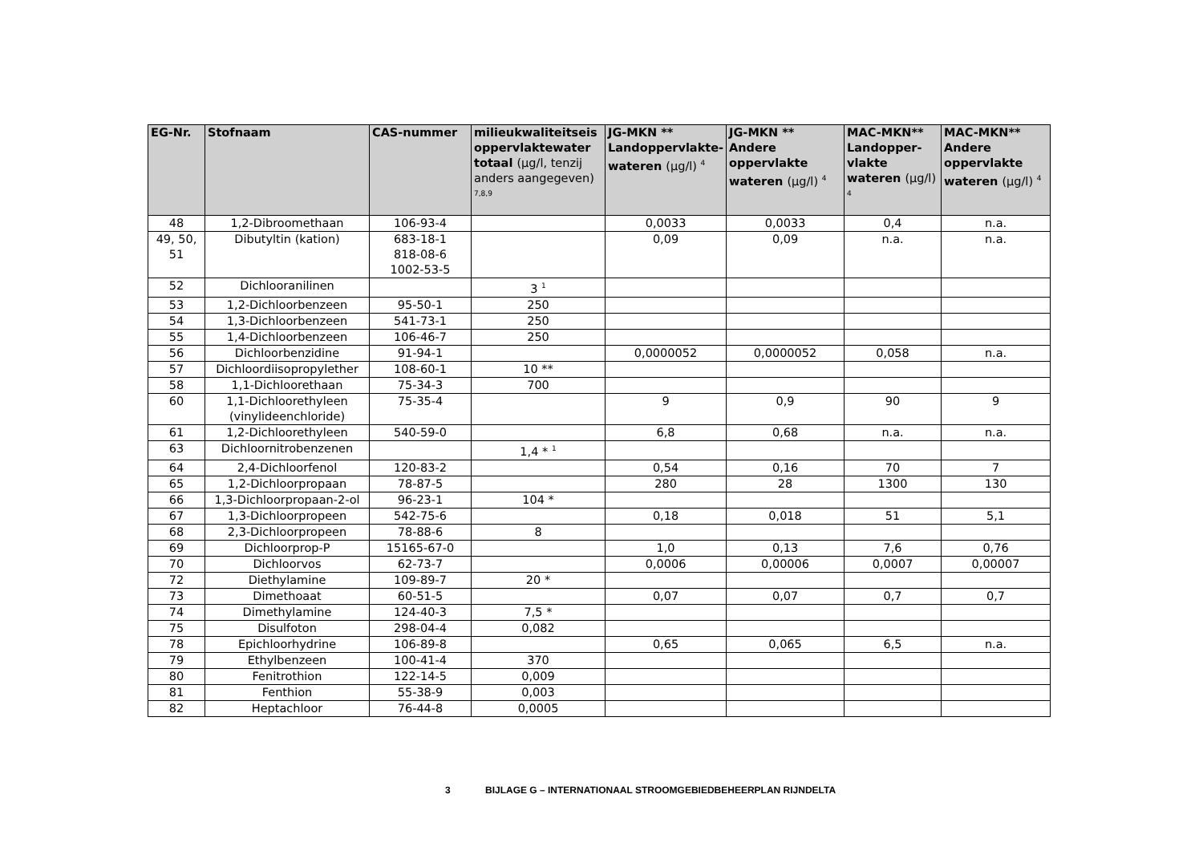| EG-Nr. | Stofnaam | CAS-nummer | milieukwaliteitseis oppervlaktewater totaal (µg/l, tenzij anders aangegeven) <sup>7,8,9</sup> | JG-MKN ** Landoppervlakte-wateren (µg/l) <sup>4</sup> | JG-MKN ** Andere oppervlakte wateren (µg/l) <sup>4</sup> | MAC-MKN** Landopper-vlakte wateren (µg/l) <sup>4</sup> | MAC-MKN** Andere oppervlakte wateren (µg/l) <sup>4</sup> |
| --- | --- | --- | --- | --- | --- | --- | --- |
| 48 | 1,2-Dibroomethaan | 106-93-4 | | 0,0033 | 0,0033 | 0,4 | n.a. |
| 49, 50, 51 | Dibutyltin (kation) | 683-18-1 818-08-6 1002-53-5 | | 0,09 | 0,09 | n.a. | n.a. |
| 52 | Dichlooranilinen | | 3 <sup>1</sup> | | | | |
| 53 | 1,2-Dichloorbenzeen | 95-50-1 | 250 | | | | |
| 54 | 1,3-Dichloorbenzeen | 541-73-1 | 250 | | | | |
| 55 | 1,4-Dichloorbenzeen | 106-46-7 | 250 | | | | |
| 56 | Dichloorbenzidine | 91-94-1 | | 0,0000052 | 0,0000052 | 0,058 | n.a. |
| 57 | Dichloordiisopropylether | 108-60-1 | 10 ** | | | | |
| 58 | 1,1-Dichloorethaan | 75-34-3 | 700 | | | | |
| 60 | 1,1-Dichloorethyleen (vinylideenchloride) | 75-35-4 | | 9 | 0,9 | 90 | 9 |
| 61 | 1,2-Dichloorethyleen | 540-59-0 | | 6,8 | 0,68 | n.a. | n.a. |
| 63 | Dichloornitrobenzenen | | 1,4 * <sup>1</sup> | | | | |
| 64 | 2,4-Dichloorfenol | 120-83-2 | | 0,54 | 0,16 | 70 | 7 |
| 65 | 1,2-Dichloorpropaan | 78-87-5 | | 280 | 28 | 1300 | 130 |
| 66 | 1,3-Dichloorpropaan-2-ol | 96-23-1 | 104 * | | | | |
| 67 | 1,3-Dichloorpropeen | 542-75-6 | | 0,18 | 0,018 | 51 | 5,1 |
| 68 | 2,3-Dichloorpropeen | 78-88-6 | 8 | | | | |
| 69 | Dichloorprop-P | 15165-67-0 | | 1,0 | 0,13 | 7,6 | 0,76 |
| 70 | Dichloorvos | 62-73-7 | | 0,0006 | 0,00006 | 0,0007 | 0,00007 |
| 72 | Diethylamine | 109-89-7 | 20 * | | | | |
| 73 | Dimethoaat | 60-51-5 | | 0,07 | 0,07 | 0,7 | 0,7 |
| 74 | Dimethylamine | 124-40-3 | 7,5 * | | | | |
| 75 | Disulfoton | 298-04-4 | 0,082 | | | | |
| 78 | Epichloorhydrine | 106-89-8 | | 0,65 | 0,065 | 6,5 | n.a. |
| 79 | Ethylbenzeen | 100-41-4 | 370 | | | | |
| 80 | Fenitrothion | 122-14-5 | 0,009 | | | | |
| 81 | Fenthion | 55-38-9 | 0,003 | | | | |
| 82 | Heptachloor | 76-44-8 | 0,0005 | | | | |
3 BIJLAGE G – INTERNATIONAAL STROOMGEBIEDBEHEERPLAN RIJNDELTA